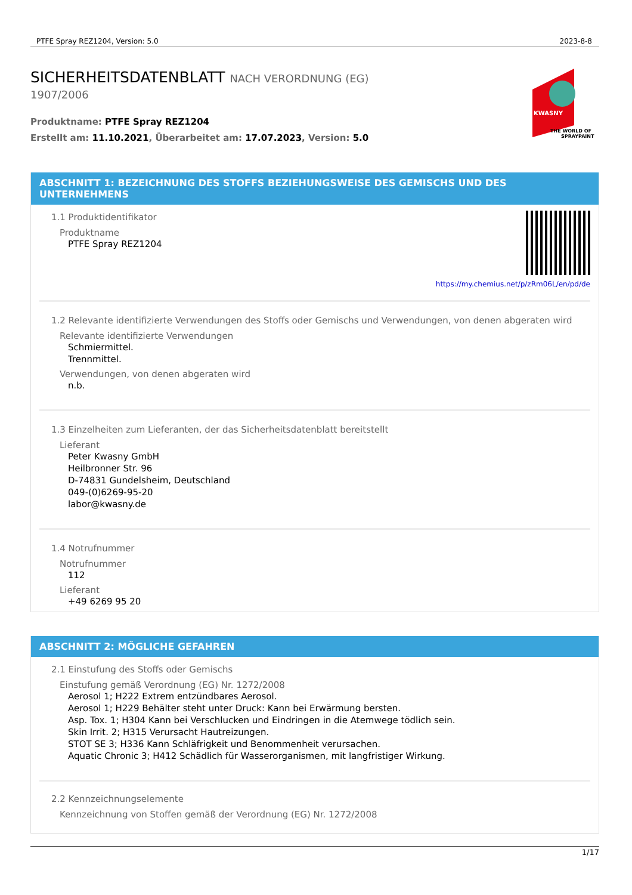PTFE Spray REZ1204, Version: 5.0 2023-8-8
SICHERHEITSDATENBLATT NACH VERORDNUNG (EG)
1907/2006
Produktname: PTFE Spray REZ1204
Erstellt am: 11.10.2021, Überarbeitet am: 17.07.2023, Version: 5.0
KWASNY
THE WORLD OF
SPRAYPAINT
ABSCHNITT 1: BEZEICHNUNG DES STOFFS BEZIEHUNGSWEISE DES GEMISCHS UND DES UNTERNEHMENS
https://my.chemius.net/p/zRm06L/en/pd/de
1.1 Produktidentifikator
Produktname
PTFE Spray REZ1204
1.2 Relevante identifizierte Verwendungen des Stoffs oder Gemischs und Verwendungen, von denen abgeraten wird
Relevante identifizierte Verwendungen
Schmiermittel.
Trennmittel.
Verwendungen, von denen abgeraten wird
n.b.
1.3 Einzelheiten zum Lieferanten, der das Sicherheitsdatenblatt bereitstellt
Lieferant
Peter Kwasny GmbH
Heilbronner Str. 96
D-74831 Gundelsheim, Deutschland
049-(0)6269-95-20
labor@kwasny.de
1.4 Notrufnummer
Notrufnummer
112
Lieferant
+49 6269 95 20
ABSCHNITT 2: MÖGLICHE GEFAHREN
2.1 Einstufung des Stoffs oder Gemischs
Einstufung gemäß Verordnung (EG) Nr. 1272/2008
Aerosol 1; H222 Extrem entzündbares Aerosol.
Aerosol 1; H229 Behälter steht unter Druck: Kann bei Erwärmung bersten.
Asp. Tox. 1; H304 Kann bei Verschlucken und Eindringen in die Atemwege tödlich sein.
Skin Irrit. 2; H315 Verursacht Hautreizungen.
STOT SE 3; H336 Kann Schläfrigkeit und Benommenheit verursachen.
Aquatic Chronic 3; H412 Schädlich für Wasserorganismen, mit langfristiger Wirkung.
2.2 Kennzeichnungselemente
Kennzeichnung von Stoffen gemäß der Verordnung (EG) Nr. 1272/2008
1/17